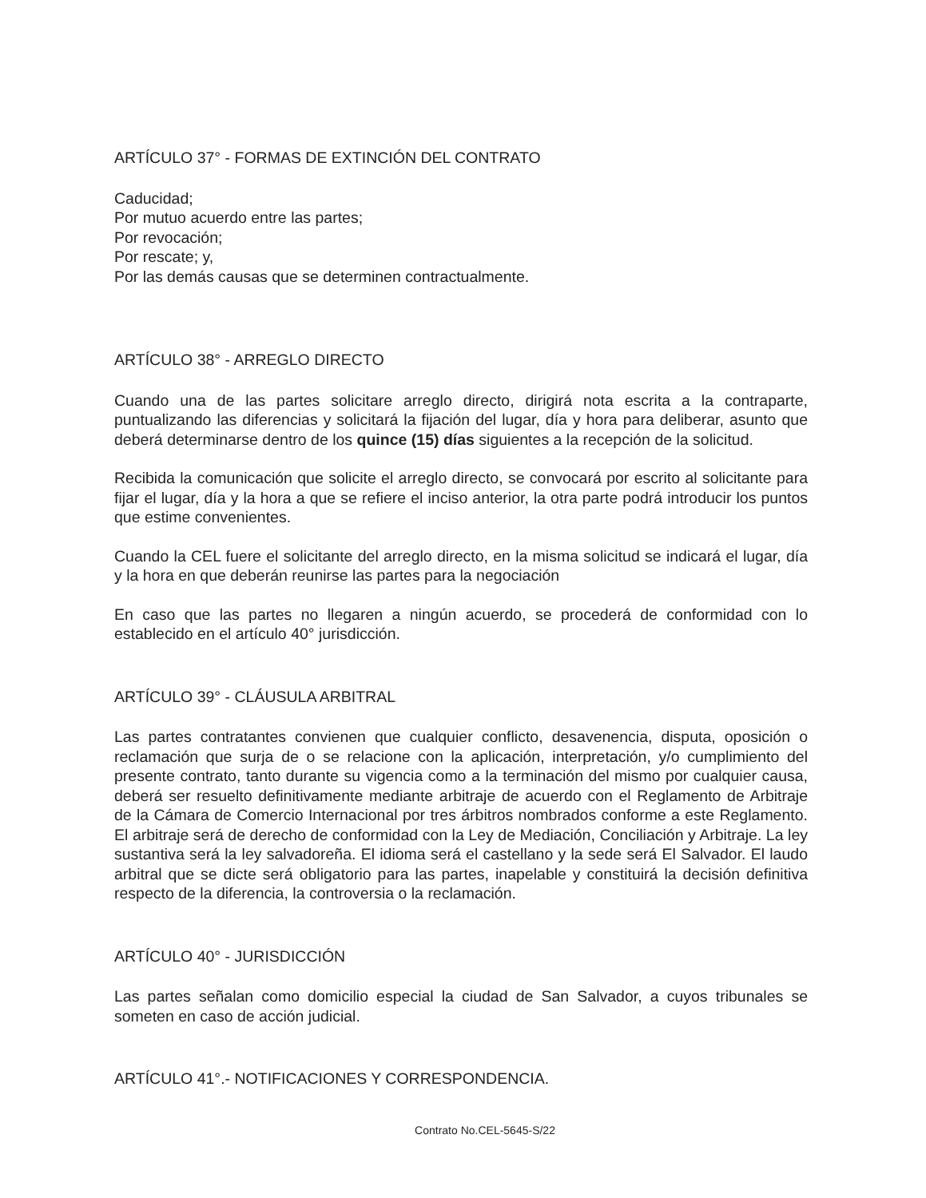ARTÍCULO 37° - FORMAS DE EXTINCIÓN DEL CONTRATO
Caducidad;
Por mutuo acuerdo entre las partes;
Por revocación;
Por rescate; y,
Por las demás causas que se determinen contractualmente.
ARTÍCULO 38° - ARREGLO DIRECTO
Cuando una de las partes solicitare arreglo directo, dirigirá nota escrita a la contraparte, puntualizando las diferencias y solicitará la fijación del lugar, día y hora para deliberar, asunto que deberá determinarse dentro de los quince (15) días siguientes a la recepción de la solicitud.
Recibida la comunicación que solicite el arreglo directo, se convocará por escrito al solicitante para fijar el lugar, día y la hora a que se refiere el inciso anterior, la otra parte podrá introducir los puntos que estime convenientes.
Cuando la CEL fuere el solicitante del arreglo directo, en la misma solicitud se indicará el lugar, día y la hora en que deberán reunirse las partes para la negociación
En caso que las partes no llegaren a ningún acuerdo, se procederá de conformidad con lo establecido en el artículo 40° jurisdicción.
ARTÍCULO 39° - CLÁUSULA ARBITRAL
Las partes contratantes convienen que cualquier conflicto, desavenencia, disputa, oposición o reclamación que surja de o se relacione con la aplicación, interpretación, y/o cumplimiento del presente contrato, tanto durante su vigencia como a la terminación del mismo por cualquier causa, deberá ser resuelto definitivamente mediante arbitraje de acuerdo con el Reglamento de Arbitraje de la Cámara de Comercio Internacional por tres árbitros nombrados conforme a este Reglamento. El arbitraje será de derecho de conformidad con la Ley de Mediación, Conciliación y Arbitraje. La ley sustantiva será la ley salvadoreña. El idioma será el castellano y la sede será El Salvador. El laudo arbitral que se dicte será obligatorio para las partes, inapelable y constituirá la decisión definitiva respecto de la diferencia, la controversia o la reclamación.
ARTÍCULO 40° - JURISDICCIÓN
Las partes señalan como domicilio especial la ciudad de San Salvador, a cuyos tribunales se someten en caso de acción judicial.
ARTÍCULO 41°.- NOTIFICACIONES Y CORRESPONDENCIA.
Contrato No.CEL-5645-S/22